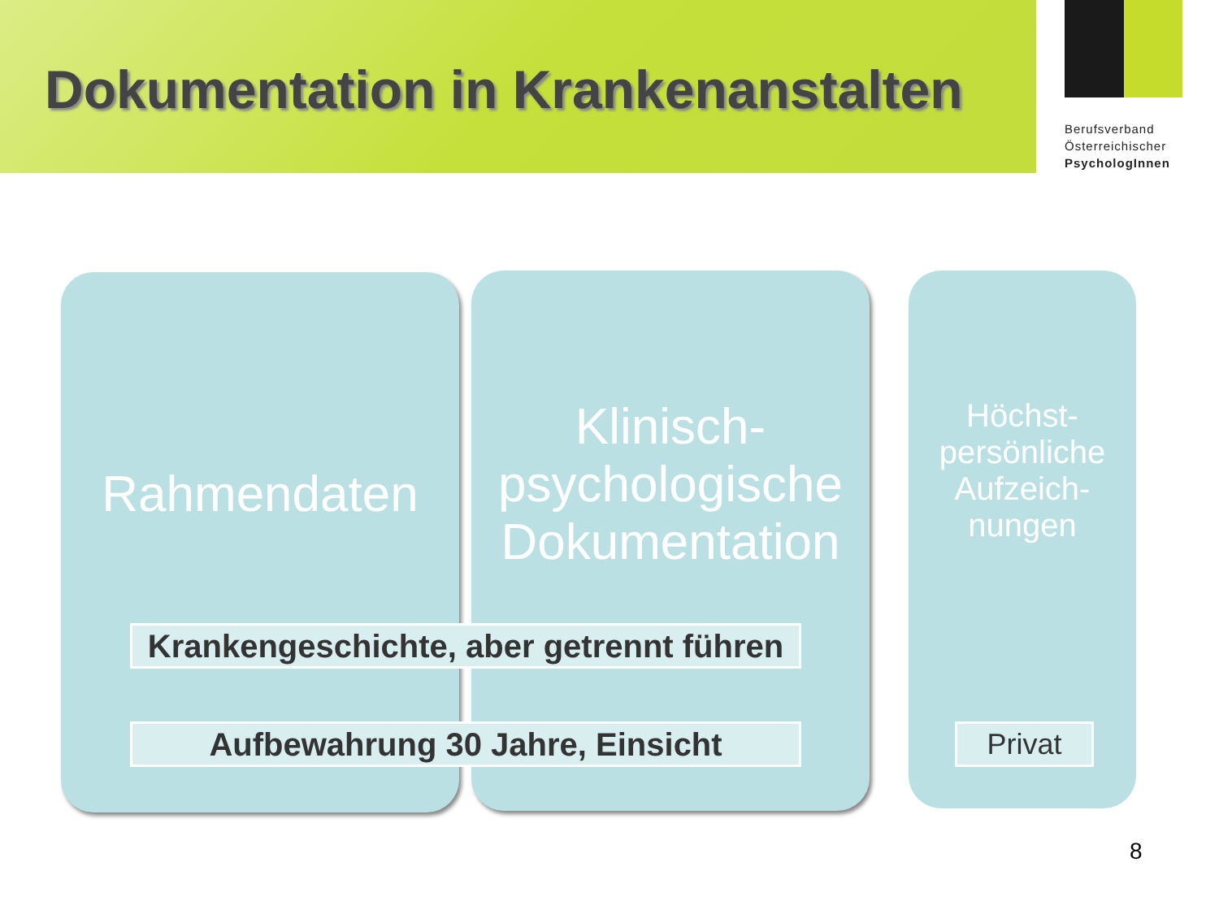Dokumentation in Krankenanstalten
Berufsverband
Österreichischer
PsychologInnen
Rahmendaten
Klinisch-
psychologische
Dokumentation
Höchst-
persönliche
Aufzeich-
nungen
Krankengeschichte, aber getrennt führen
Aufbewahrung 30 Jahre, Einsicht Privat
8